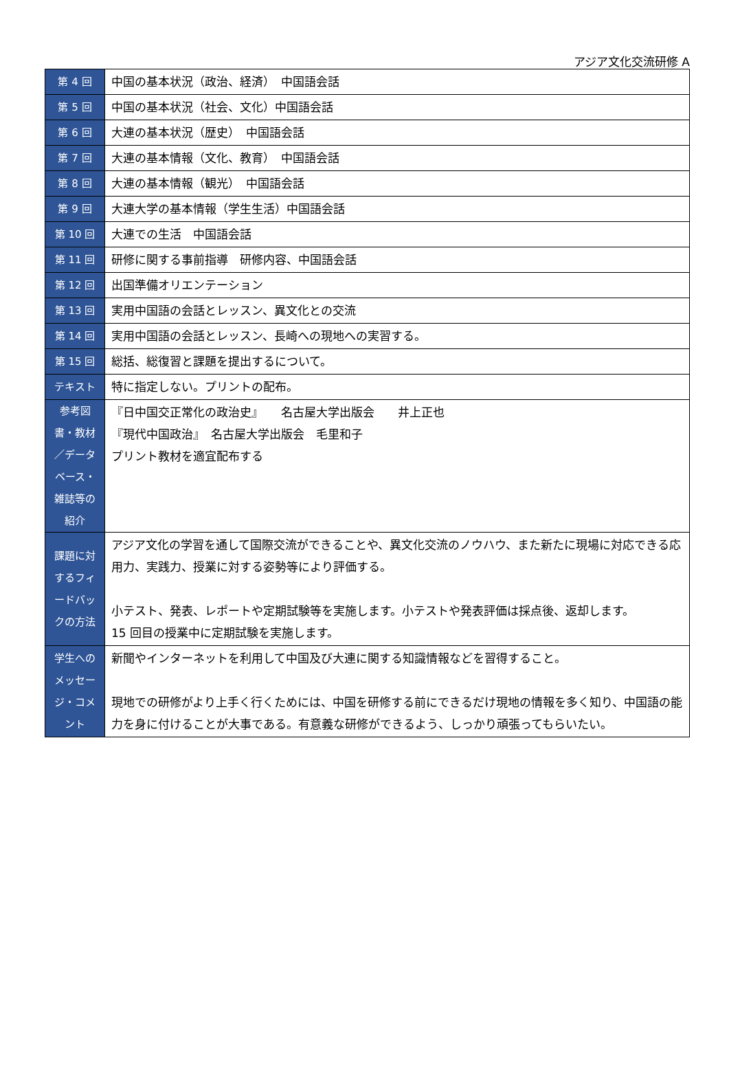アジア文化交流研修 A
| 第 4 回 | 中国の基本状況（政治、経済） 中国語会話 |
| 第 5 回 | 中国の基本状況（社会、文化）中国語会話 |
| 第 6 回 | 大連の基本状況（歴史） 中国語会話 |
| 第 7 回 | 大連の基本情報（文化、教育） 中国語会話 |
| 第 8 回 | 大連の基本情報（観光） 中国語会話 |
| 第 9 回 | 大連大学の基本情報（学生生活）中国語会話 |
| 第 10 回 | 大連での生活 中国語会話 |
| 第 11 回 | 研修に関する事前指導 研修内容、中国語会話 |
| 第 12 回 | 出国準備オリエンテーション |
| 第 13 回 | 実用中国語の会話とレッスン、異文化との交流 |
| 第 14 回 | 実用中国語の会話とレッスン、長崎への現地への実習する。 |
| 第 15 回 | 総括、総復習と課題を提出するについて。 |
| テキスト | 特に指定しない。プリントの配布。 |
| 参考図 書・教材 ／データ ベース・ 雑誌等の 紹介 | 『日中国交正常化の政治史』 名古屋大学出版会 井上正也 『現代中国政治』 名古屋大学出版会 毛里和子 プリント教材を適宜配布する |
| 課題に対 するフィ ードバッ クの方法 | アジア文化の学習を通して国際交流ができることや、異文化交流のノウハウ、また新たに現場に対応できる応用力、実践力、授業に対する姿勢等により評価する。 小テスト、発表、レポートや定期試験等を実施します。小テストや発表評価は採点後、返却します。 15 回目の授業中に定期試験を実施します。 |
| 学生への メッセー ジ・コメ ント | 新聞やインターネットを利用して中国及び大連に関する知識情報などを習得すること。 現地での研修がより上手く行くためには、中国を研修する前にできるだけ現地の情報を多く知り、中国語の能力を身に付けることが大事である。有意義な研修ができるよう、しっかり頑張ってもらいたい。 |